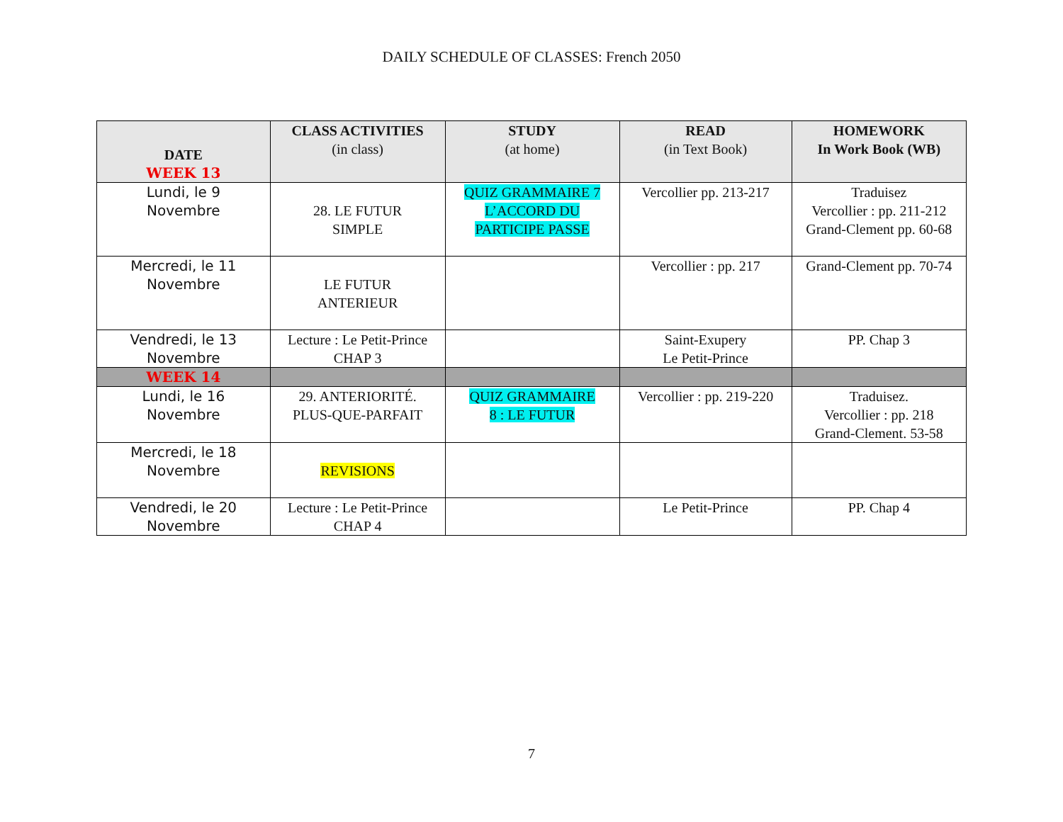DAILY SCHEDULE OF CLASSES: French 2050
| DATE WEEK 13 | CLASS ACTIVITIES (in class) | STUDY (at home) | READ (in Text Book) | HOMEWORK In Work Book (WB) |
| --- | --- | --- | --- | --- |
| Lundi, le 9 Novembre | 28. LE FUTUR SIMPLE | QUIZ GRAMMAIRE 7 L’ACCORD DU PARTICIPE PASSE | Vercollier pp. 213-217 | Traduisez Vercollier : pp. 211-212 Grand-Clement pp. 60-68 |
| Mercredi, le 11 Novembre | LE FUTUR ANTERIEUR | | Vercollier : pp. 217 | Grand-Clement pp. 70-74 |
| Vendredi, le 13 Novembre | Lecture : Le Petit-Prince CHAP 3 | | Saint-Exupery Le Petit-Prince | PP. Chap 3 |
| WEEK 14 | | | | |
| Lundi, le 16 Novembre | 29. ANTERIORITÉ. PLUS-QUE-PARFAIT | QUIZ GRAMMAIRE 8 : LE FUTUR | Vercollier : pp. 219-220 | Traduisez. Vercollier : pp. 218 Grand-Clement. 53-58 |
| Mercredi, le 18 Novembre | REVISIONS | | | |
| Vendredi, le 20 Novembre | Lecture : Le Petit-Prince CHAP 4 | | Le Petit-Prince | PP. Chap 4 |
7